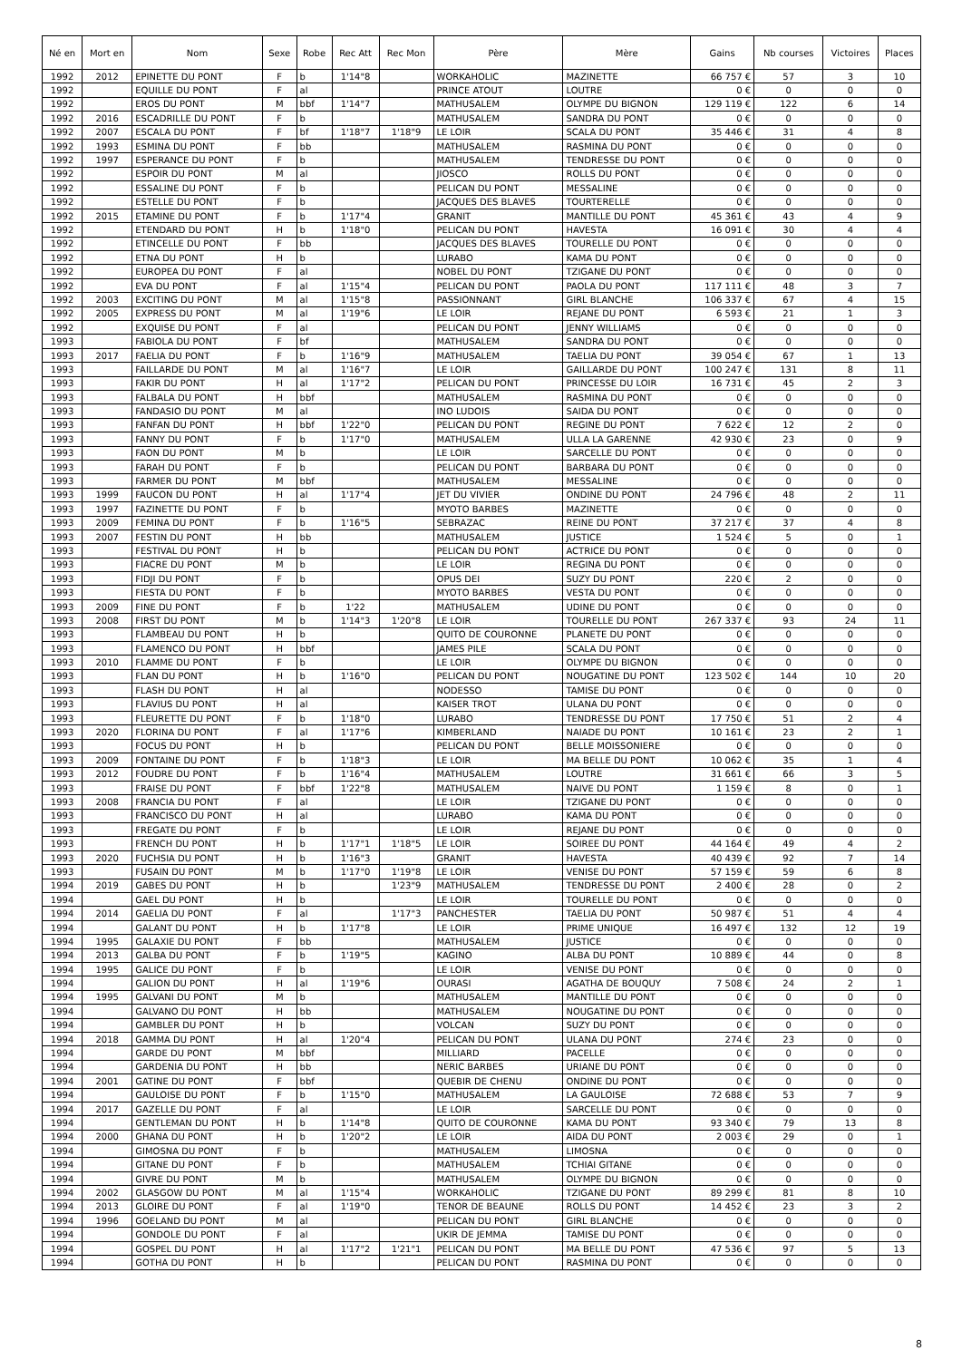| Né en | Mort en | Nom | Sexe | Robe | Rec Att | Rec Mon | Père | Mère | Gains | Nb courses | Victoires | Places |
| --- | --- | --- | --- | --- | --- | --- | --- | --- | --- | --- | --- | --- |
| 1992 | 2012 | EPINETTE DU PONT | F | b | 1'14"8 | | WORKAHOLIC | MAZINETTE | 66 757 € | 57 | 3 | 10 |
| 1992 | | EQUILLE DU PONT | F | al | | | PRINCE ATOUT | LOUTRE | 0 € | 0 | 0 | 0 |
| 1992 | | EROS DU PONT | M | bbf | 1'14"7 | | MATHUSALEM | OLYMPE DU BIGNON | 129 119 € | 122 | 6 | 14 |
| 1992 | 2016 | ESCADRILLE DU PONT | F | b | | | MATHUSALEM | SANDRA DU PONT | 0 € | 0 | 0 | 0 |
| 1992 | 2007 | ESCALA DU PONT | F | bf | 1'18"7 | 1'18"9 | LE LOIR | SCALA DU PONT | 35 446 € | 31 | 4 | 8 |
| 1992 | 1993 | ESMINA DU PONT | F | bb | | | MATHUSALEM | RASMINA DU PONT | 0 € | 0 | 0 | 0 |
| 1992 | 1997 | ESPERANCE DU PONT | F | b | | | MATHUSALEM | TENDRESSE DU PONT | 0 € | 0 | 0 | 0 |
| 1992 | | ESPOIR DU PONT | M | al | | | JIOSCO | ROLLS DU PONT | 0 € | 0 | 0 | 0 |
| 1992 | | ESSALINE DU PONT | F | b | | | PELICAN DU PONT | MESSALINE | 0 € | 0 | 0 | 0 |
| 1992 | | ESTELLE DU PONT | F | b | | | JACQUES DES BLAVES | TOURTERELLE | 0 € | 0 | 0 | 0 |
| 1992 | 2015 | ETAMINE DU PONT | F | b | 1'17"4 | | GRANIT | MANTILLE DU PONT | 45 361 € | 43 | 4 | 9 |
| 1992 | | ETENDARD DU PONT | H | b | 1'18"0 | | PELICAN DU PONT | HAVESTA | 16 091 € | 30 | 4 | 4 |
| 1992 | | ETINCELLE DU PONT | F | bb | | | JACQUES DES BLAVES | TOURELLE DU PONT | 0 € | 0 | 0 | 0 |
| 1992 | | ETNA DU PONT | H | b | | | LURABO | KAMA DU PONT | 0 € | 0 | 0 | 0 |
| 1992 | | EUROPEA DU PONT | F | al | | | NOBEL DU PONT | TZIGANE DU PONT | 0 € | 0 | 0 | 0 |
| 1992 | | EVA DU PONT | F | al | 1'15"4 | | PELICAN DU PONT | PAOLA DU PONT | 117 111 € | 48 | 3 | 7 |
| 1992 | 2003 | EXCITING DU PONT | M | al | 1'15"8 | | PASSIONNANT | GIRL BLANCHE | 106 337 € | 67 | 4 | 15 |
| 1992 | 2005 | EXPRESS DU PONT | M | al | 1'19"6 | | LE LOIR | REJANE DU PONT | 6 593 € | 21 | 1 | 3 |
| 1992 | | EXQUISE DU PONT | F | al | | | PELICAN DU PONT | JENNY WILLIAMS | 0 € | 0 | 0 | 0 |
| 1993 | | FABIOLA DU PONT | F | bf | | | MATHUSALEM | SANDRA DU PONT | 0 € | 0 | 0 | 0 |
| 1993 | 2017 | FAELIA DU PONT | F | b | 1'16"9 | | MATHUSALEM | TAELIA DU PONT | 39 054 € | 67 | 1 | 13 |
| 1993 | | FAILLARDE DU PONT | M | al | 1'16"7 | | LE LOIR | GAILLARDE DU PONT | 100 247 € | 131 | 8 | 11 |
| 1993 | | FAKIR DU PONT | H | al | 1'17"2 | | PELICAN DU PONT | PRINCESSE DU LOIR | 16 731 € | 45 | 2 | 3 |
| 1993 | | FALBALA DU PONT | H | bbf | | | MATHUSALEM | RASMINA DU PONT | 0 € | 0 | 0 | 0 |
| 1993 | | FANDASIO DU PONT | M | al | | | INO LUDOIS | SAIDA DU PONT | 0 € | 0 | 0 | 0 |
| 1993 | | FANFAN DU PONT | H | bbf | 1'22"0 | | PELICAN DU PONT | REGINE DU PONT | 7 622 € | 12 | 2 | 0 |
| 1993 | | FANNY DU PONT | F | b | 1'17"0 | | MATHUSALEM | ULLA LA GARENNE | 42 930 € | 23 | 0 | 9 |
| 1993 | | FAON DU PONT | M | b | | | LE LOIR | SARCELLE DU PONT | 0 € | 0 | 0 | 0 |
| 1993 | | FARAH DU PONT | F | b | | | PELICAN DU PONT | BARBARA DU PONT | 0 € | 0 | 0 | 0 |
| 1993 | | FARMER DU PONT | M | bbf | | | MATHUSALEM | MESSALINE | 0 € | 0 | 0 | 0 |
| 1993 | 1999 | FAUCON DU PONT | H | al | 1'17"4 | | JET DU VIVIER | ONDINE DU PONT | 24 796 € | 48 | 2 | 11 |
| 1993 | 1997 | FAZINETTE DU PONT | F | b | | | MYOTO BARBES | MAZINETTE | 0 € | 0 | 0 | 0 |
| 1993 | 2009 | FEMINA DU PONT | F | b | 1'16"5 | | SEBRAZAC | REINE DU PONT | 37 217 € | 37 | 4 | 8 |
| 1993 | 2007 | FESTIN DU PONT | H | bb | | | MATHUSALEM | JUSTICE | 1 524 € | 5 | 0 | 1 |
| 1993 | | FESTIVAL DU PONT | H | b | | | PELICAN DU PONT | ACTRICE DU PONT | 0 € | 0 | 0 | 0 |
| 1993 | | FIACRE DU PONT | M | b | | | LE LOIR | REGINA DU PONT | 0 € | 0 | 0 | 0 |
| 1993 | | FIDJI DU PONT | F | b | | | OPUS DEI | SUZY DU PONT | 220 € | 2 | 0 | 0 |
| 1993 | | FIESTA DU PONT | F | b | | | MYOTO BARBES | VESTA DU PONT | 0 € | 0 | 0 | 0 |
| 1993 | 2009 | FINE DU PONT | F | b | 1'22 | | MATHUSALEM | UDINE DU PONT | 0 € | 0 | 0 | 0 |
| 1993 | 2008 | FIRST DU PONT | M | b | 1'14"3 | 1'20"8 | LE LOIR | TOURELLE DU PONT | 267 337 € | 93 | 24 | 11 |
| 1993 | | FLAMBEAU DU PONT | H | b | | | QUITO DE COURONNE | PLANETE DU PONT | 0 € | 0 | 0 | 0 |
| 1993 | | FLAMENCO DU PONT | H | bbf | | | JAMES PILE | SCALA DU PONT | 0 € | 0 | 0 | 0 |
| 1993 | 2010 | FLAMME DU PONT | F | b | | | LE LOIR | OLYMPE DU BIGNON | 0 € | 0 | 0 | 0 |
| 1993 | | FLAN DU PONT | H | b | 1'16"0 | | PELICAN DU PONT | NOUGATINE DU PONT | 123 502 € | 144 | 10 | 20 |
| 1993 | | FLASH DU PONT | H | al | | | NODESSO | TAMISE DU PONT | 0 € | 0 | 0 | 0 |
| 1993 | | FLAVIUS DU PONT | H | al | | | KAISER TROT | ULANA DU PONT | 0 € | 0 | 0 | 0 |
| 1993 | | FLEURETTE DU PONT | F | b | 1'18"0 | | LURABO | TENDRESSE DU PONT | 17 750 € | 51 | 2 | 4 |
| 1993 | 2020 | FLORINA DU PONT | F | al | 1'17"6 | | KIMBERLAND | NAIADE DU PONT | 10 161 € | 23 | 2 | 1 |
| 1993 | | FOCUS DU PONT | H | b | | | PELICAN DU PONT | BELLE MOISSONIERE | 0 € | 0 | 0 | 0 |
| 1993 | 2009 | FONTAINE DU PONT | F | b | 1'18"3 | | LE LOIR | MA BELLE DU PONT | 10 062 € | 35 | 1 | 4 |
| 1993 | 2012 | FOUDRE DU PONT | F | b | 1'16"4 | | MATHUSALEM | LOUTRE | 31 661 € | 66 | 3 | 5 |
| 1993 | | FRAISE DU PONT | F | bbf | 1'22"8 | | MATHUSALEM | NAIVE DU PONT | 1 159 € | 8 | 0 | 1 |
| 1993 | 2008 | FRANCIA DU PONT | F | al | | | LE LOIR | TZIGANE DU PONT | 0 € | 0 | 0 | 0 |
| 1993 | | FRANCISCO DU PONT | H | al | | | LURABO | KAMA DU PONT | 0 € | 0 | 0 | 0 |
| 1993 | | FREGATE DU PONT | F | b | | | LE LOIR | REJANE DU PONT | 0 € | 0 | 0 | 0 |
| 1993 | | FRENCH DU PONT | H | b | 1'17"1 | 1'18"5 | LE LOIR | SOIREE DU PONT | 44 164 € | 49 | 4 | 2 |
| 1993 | 2020 | FUCHSIA DU PONT | H | b | 1'16"3 | | GRANIT | HAVESTA | 40 439 € | 92 | 7 | 14 |
| 1993 | | FUSAIN DU PONT | M | b | 1'17"0 | 1'19"8 | LE LOIR | VENISE DU PONT | 57 159 € | 59 | 6 | 8 |
| 1994 | 2019 | GABES DU PONT | H | b | | 1'23"9 | MATHUSALEM | TENDRESSE DU PONT | 2 400 € | 28 | 0 | 2 |
| 1994 | | GAEL DU PONT | H | b | | | LE LOIR | TOURELLE DU PONT | 0 € | 0 | 0 | 0 |
| 1994 | 2014 | GAELIA DU PONT | F | al | | 1'17"3 | PANCHESTER | TAELIA DU PONT | 50 987 € | 51 | 4 | 4 |
| 1994 | | GALANT DU PONT | H | b | 1'17"8 | | LE LOIR | PRIME UNIQUE | 16 497 € | 132 | 12 | 19 |
| 1994 | 1995 | GALAXIE DU PONT | F | bb | | | MATHUSALEM | JUSTICE | 0 € | 0 | 0 | 0 |
| 1994 | 2013 | GALBA DU PONT | F | b | 1'19"5 | | KAGINO | ALBA DU PONT | 10 889 € | 44 | 0 | 8 |
| 1994 | 1995 | GALICE DU PONT | F | b | | | LE LOIR | VENISE DU PONT | 0 € | 0 | 0 | 0 |
| 1994 | | GALION DU PONT | H | al | 1'19"6 | | OURASI | AGATHA DE BOUQUY | 7 508 € | 24 | 2 | 1 |
| 1994 | 1995 | GALVANI DU PONT | M | b | | | MATHUSALEM | MANTILLE DU PONT | 0 € | 0 | 0 | 0 |
| 1994 | | GALVANO DU PONT | H | bb | | | MATHUSALEM | NOUGATINE DU PONT | 0 € | 0 | 0 | 0 |
| 1994 | | GAMBLER DU PONT | H | b | | | VOLCAN | SUZY DU PONT | 0 € | 0 | 0 | 0 |
| 1994 | 2018 | GAMMA DU PONT | H | al | 1'20"4 | | PELICAN DU PONT | ULANA DU PONT | 274 € | 23 | 0 | 0 |
| 1994 | | GARDE DU PONT | M | bbf | | | MILLIARD | PACELLE | 0 € | 0 | 0 | 0 |
| 1994 | | GARDENIA DU PONT | H | bb | | | NERIC BARBES | URIANE DU PONT | 0 € | 0 | 0 | 0 |
| 1994 | 2001 | GATINE DU PONT | F | bbf | | | QUEBIR DE CHENU | ONDINE DU PONT | 0 € | 0 | 0 | 0 |
| 1994 | | GAULOISE DU PONT | F | b | 1'15"0 | | MATHUSALEM | LA GAULOISE | 72 688 € | 53 | 7 | 9 |
| 1994 | 2017 | GAZELLE DU PONT | F | al | | | LE LOIR | SARCELLE DU PONT | 0 € | 0 | 0 | 0 |
| 1994 | | GENTLEMAN DU PONT | H | b | 1'14"8 | | QUITO DE COURONNE | KAMA DU PONT | 93 340 € | 79 | 13 | 8 |
| 1994 | 2000 | GHANA DU PONT | H | b | 1'20"2 | | LE LOIR | AIDA DU PONT | 2 003 € | 29 | 0 | 1 |
| 1994 | | GIMOSNA DU PONT | F | b | | | MATHUSALEM | LIMOSNA | 0 € | 0 | 0 | 0 |
| 1994 | | GITANE DU PONT | F | b | | | MATHUSALEM | TCHIAI GITANE | 0 € | 0 | 0 | 0 |
| 1994 | | GIVRE DU PONT | M | b | | | MATHUSALEM | OLYMPE DU BIGNON | 0 € | 0 | 0 | 0 |
| 1994 | 2002 | GLASGOW DU PONT | M | al | 1'15"4 | | WORKAHOLIC | TZIGANE DU PONT | 89 299 € | 81 | 8 | 10 |
| 1994 | 2013 | GLOIRE DU PONT | F | al | 1'19"0 | | TENOR DE BEAUNE | ROLLS DU PONT | 14 452 € | 23 | 3 | 2 |
| 1994 | 1996 | GOELAND DU PONT | M | al | | | PELICAN DU PONT | GIRL BLANCHE | 0 € | 0 | 0 | 0 |
| 1994 | | GONDOLE DU PONT | F | al | | | UKIR DE JEMMA | TAMISE DU PONT | 0 € | 0 | 0 | 0 |
| 1994 | | GOSPEL DU PONT | H | al | 1'17"2 | 1'21"1 | PELICAN DU PONT | MA BELLE DU PONT | 47 536 € | 97 | 5 | 13 |
| 1994 | | GOTHA DU PONT | H | b | | | PELICAN DU PONT | RASMINA DU PONT | 0 € | 0 | 0 | 0 |
8